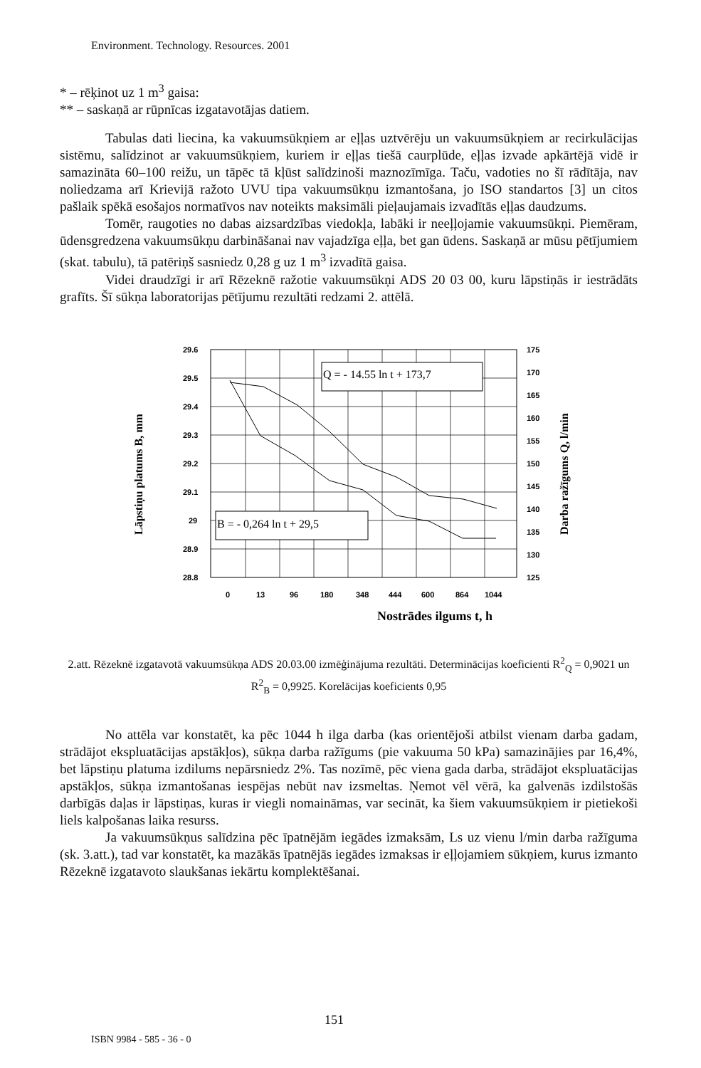Environment. Technology. Resources. 2001
* – rēķinot uz 1 m<sup>3</sup> gaisa:
** – saskaņā ar rūpnīcas izgatavotājas datiem.
Tabulas dati liecina, ka vakuumsūkņiem ar eļļas uztvērēju un vakuumsūkņiem ar recirkulācijas sistēmu, salīdzinot ar vakuumsūkņiem, kuriem ir eļļas tiešā caurplūde, eļļas izvade apkārtējā vidē ir samazināta 60–100 reižu, un tāpēc tā kļūst salīdzinoši maznozīmīga. Taču, vadoties no šī rādītāja, nav noliedzama arī Krievijā ražoto UVU tipa vakuumsūkņu izmantošana, jo ISO standartos [3] un citos pašlaik spēkā esošajos normatīvos nav noteikts maksimāli pieļaujamais izvadītās eļļas daudzums.
Tomēr, raugoties no dabas aizsardzības viedokļa, labāki ir neeļļojamie vakuumsūkņi. Piemēram, ūdensgredzena vakuumsūkņu darbināšanai nav vajadzīga eļļa, bet gan ūdens. Saskaņā ar mūsu pētījumiem (skat. tabulu), tā patēriņš sasniedz 0,28 g uz 1 m<sup>3</sup> izvadītā gaisa.
Videi draudzīgi ir arī Rēzeknē ražotie vakuumsūkņi ADS 20 03 00, kuru lāpstiņās ir iestrādāts grafīts. Šī sūkņa laboratorijas pētījumu rezultāti redzami 2. attēlā.
Q = - 14.55 ln t + 173,7
B = - 0,264 ln t + 29,5
29.6
29.5
29.4
29.3
29.2
29.1
29
28.9
28.8
175
170
165
160
155
150
145
140
135
130
125
0
13
96
180
348
444
600
864
1044
Nostrādes ilgums t, h
Lāpstiņu platums B, mm
Darba ražīgums Q, l/min
2.att. Rēzeknē izgatavotā vakuumsūkņa ADS 20.03.00 izmēģinājuma rezultāti. Determinācijas koeficienti R<sup>2</sup><sub>Q</sub> = 0,9021 un R<sup>2</sup><sub>B</sub> = 0,9925. Korelācijas koeficients 0,95
No attēla var konstatēt, ka pēc 1044 h ilga darba (kas orientējoši atbilst vienam darba gadam, strādājot ekspluatācijas apstākļos), sūkņa darba ražīgums (pie vakuuma 50 kPa) samazinājies par 16,4%, bet lāpstiņu platuma izdilums nepārsniedz 2%. Tas nozīmē, pēc viena gada darba, strādājot ekspluatācijas apstākļos, sūkņa izmantošanas iespējas nebūt nav izsmeltas. Ņemot vēl vērā, ka galvenās izdilstošās darbīgās daļas ir lāpstiņas, kuras ir viegli nomaināmas, var secināt, ka šiem vakuumsūkņiem ir pietiekoši liels kalpošanas laika resurss.
Ja vakuumsūkņus salīdzina pēc īpatnējām iegādes izmaksām, Ls uz vienu l/min darba ražīguma (sk. 3.att.), tad var konstatēt, ka mazākās īpatnējās iegādes izmaksas ir eļļojamiem sūkņiem, kurus izmanto Rēzeknē izgatavoto slaukšanas iekārtu komplektēšanai.
151
ISBN 9984 - 585 - 36 - 0